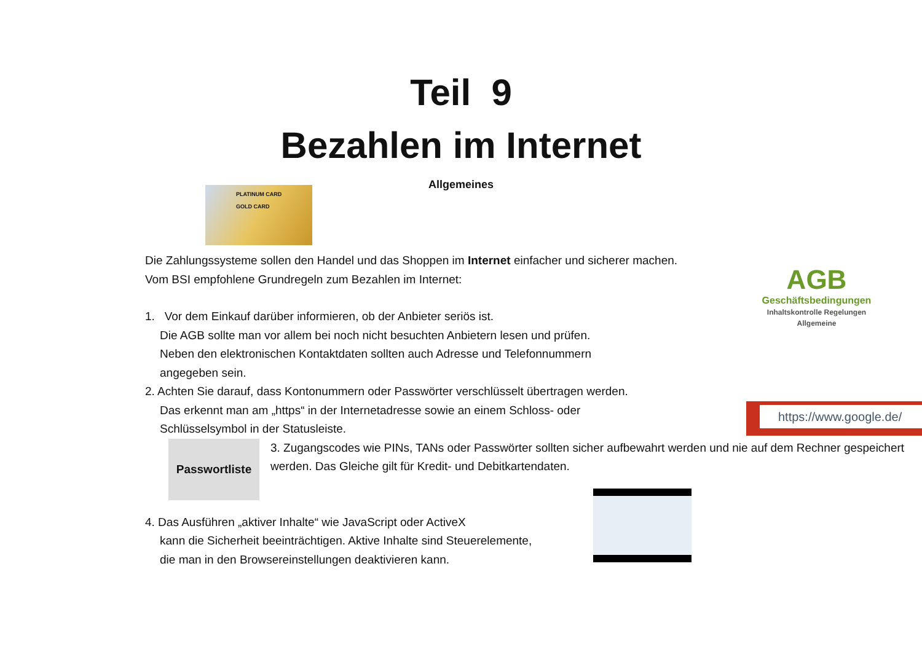Teil 9
Bezahlen im Internet
Allgemeines
PLATINUM CARD
GOLD CARD
Die Zahlungssysteme sollen den Handel und das Shoppen im Internet einfacher und sicherer machen.
Vom BSI empfohlene Grundregeln zum Bezahlen im Internet:
1. Vor dem Einkauf darüber informieren, ob der Anbieter seriös ist.
Die AGB sollte man vor allem bei noch nicht besuchten Anbietern lesen und prüfen.
Neben den elektronischen Kontaktdaten sollten auch Adresse und Telefonnummern angegeben sein.
AGB
Geschäftsbedingungen
Inhaltskontrolle Regelungen Allgemeine
2. Achten Sie darauf, dass Kontonummern oder Passwörter verschlüsselt übertragen werden.
Das erkennt man am „https“ in der Internetadresse sowie an einem Schloss- oder Schlüsselsymbol in der Statusleiste.
https://www.google.de/
Passwortliste
3. Zugangscodes wie PINs, TANs oder Passwörter sollten sicher aufbewahrt werden und nie auf dem Rechner gespeichert werden. Das Gleiche gilt für Kredit- und Debitkartendaten.
4. Das Ausführen „aktiver Inhalte“ wie JavaScript oder ActiveX
kann die Sicherheit beeinträchtigen. Aktive Inhalte sind Steuerelemente,
die man in den Browsereinstellungen deaktivieren kann.